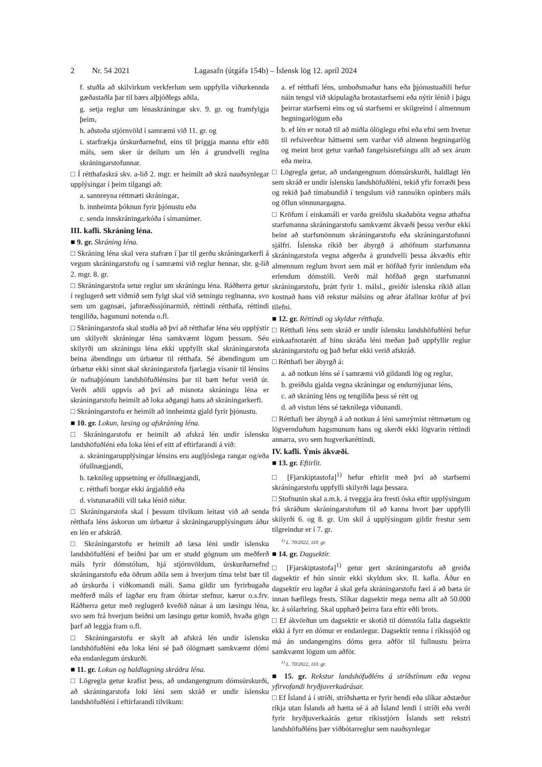2 Nr. 54 2021 Lagasafn (útgáfa 154b) – Íslensk lög 12. apríl 2024
f. stuðla að skilvirkum verkferlum sem uppfylla viðurkennda gæðastaðla þar til bærs alþjóðlegs aðila,
g. setja reglur um lénaskráningar skv. 9. gr. og framfylgja þeim,
h. aðstoða stjórnvöld í samræmi við 11. gr. og
i. starfrækja úrskurðarnefnd, eins til þriggja manna eftir eðli máls, sem sker úr deilum um lén á grundvelli reglna skráningarstofunnar.
□ Í rétthafaskrá skv. a-lið 2. mgr. er heimilt að skrá nauðsynlegar upplýsingar í þeim tilgangi að:
a. sannreyna réttmæti skráningar,
b. innheimta þóknun fyrir þjónustu eða
c. senda innskráningarkóða í símanúmer.
III. kafli. Skráning léna.
■ 9. gr. Skráning léna.
□ Skráning léna skal vera stafræn í þar til gerðu skráningarkerfi á vegum skráningarstofu og í samræmi við reglur hennar, sbr. g-lið 2. mgr. 8. gr.
□ Skráningarstofa setur reglur um skráningu léna. Ráðherra getur í reglugerð sett viðmið sem fylgt skal við setningu reglnanna, svo sem um gagnsæi, jafnræðissjónarmið, réttindi rétthafa, réttindi tengiliða, hagsmuni notenda o.fl.
□ Skráningarstofa skal stuðla að því að rétthafar léna séu upplýstir um skilyrði skráningar léna samkvæmt lögum þessum. Séu skilyrði um skráningu léna ekki uppfyllt skal skráningarstofa beina ábendingu um úrbætur til rétthafa. Sé ábendingum um úrbætur ekki sinnt skal skráningarstofa fjarlægja vísanir til lénsins úr nafnaþjónum landshöfuðlénsins þar til bætt hefur verið úr. Verði aðili uppvís að því að misnota skráningu léna er skráningarstofu heimilt að loka aðgangi hans að skráningarkerfi.
□ Skráningarstofu er heimilt að innheimta gjald fyrir þjónustu.
■ 10. gr. Lokun, læsing og afskráning léna.
□ Skráningarstofu er heimilt að afskrá lén undir íslensku landshöfuðléni eða loka léni ef eitt af eftirfarandi á við:
a. skráningarupplýsingar lénsins eru augljóslega rangar og/eða ófullnægjandi,
b. tæknileg uppsetning er ófullnægjandi,
c. rétthafi borgar ekki árgjaldið eða
d. vistunaraðili vill taka lénið niður.
□ Skráningarstofa skal í þessum tilvikum leitast við að senda rétthafa léns áskorun um úrbætur á skráningarupplýsingum áður en lén er afskráð.
□ Skráningarstofu er heimilt að læsa léni undir íslensku landshöfuðléni ef beiðni þar um er studd gögnum um meðferð máls fyrir dómstólum, hjá stjórnvöldum, úrskurðarnefnd skráningarstofu eða öðrum aðila sem á hverjum tíma telst bær til að úrskurða í viðkomandi máli. Sama gildir um fyrirhugaða meðferð máls ef lagðar eru fram óbirtar stefnur, kærur o.s.frv. Ráðherra getur með reglugerð kveðið nánar á um læsingu léna, svo sem frá hverjum beiðni um læsingu getur komið, hvaða gögn þarf að leggja fram o.fl.
□ Skráningarstofu er skylt að afskrá lén undir íslensku landshöfuðléni eða loka léni sé það ólögmætt samkvæmt dómi eða endanlegum úrskurði.
■ 11. gr. Lokun og haldlagning skráðra léna.
□ Lögregla getur krafist þess, að undangengnum dómsúrskurði, að skráningarstofa loki léni sem skráð er undir íslensku landshöfuðléni í eftirfarandi tilvikum:
a. ef rétthafi léns, umboðsmaður hans eða þjónustuaðili hefur náin tengsl við skipulagða brotastarfsemi eða nýtir lénið í þágu þeirrar starfsemi eins og sú starfsemi er skilgreind í almennum hegningarlögum eða
b. ef lén er notað til að miðla ólöglegu efni eða efni sem hvetur til refsiverðrar háttsemi sem varðar við almenn hegningarlög og meint brot getur varðað fangelsisrefsingu allt að sex árum eða meira.
□ Lögregla getur, að undangengnum dómsúrskurði, haldlagt lén sem skráð er undir íslensku landshöfuðléni, tekið yfir forræði þess og rekið það tímabundið í tengslum við rannsókn opinbers máls og öflun sönnunargagna.
□ Kröfum í einkamáli er varða greiðslu skaðabóta vegna athafna starfsmanna skráningarstofu samkvæmt ákvæði þessu verður ekki beint að starfsmönnum skráningarstofu eða skráningarstofunni sjálfri. Íslenska ríkið ber ábyrgð á athöfnum starfsmanna skráningarstofa vegna aðgerða á grundvelli þessa ákvæðis eftir almennum reglum hvort sem mál er höfðað fyrir innlendum eða erlendum dómstóli. Verði mál höfðað gegn starfsmanni skráningarstofu, þrátt fyrir 1. málsl., greiðir íslenska ríkið allan kostnað hans við rekstur málsins og aðrar áfallnar kröfur af því tilefni.
■ 12. gr. Réttindi og skyldur rétthafa.
□ Rétthafi léns sem skráð er undir íslensku landshöfuðléni hefur einkaafnotarétt af hinu skráða léni meðan það uppfyllir reglur skráningarstofu og það hefur ekki verið afskráð.
□ Rétthafi ber ábyrgð á:
a. að notkun léns sé í samræmi við gildandi lög og reglur,
b. greiðslu gjalda vegna skráningar og endurnýjunar léns,
c. að skráning léns og tengiliða þess sé rétt og
d. að vistun léns sé tæknilega viðunandi.
□ Rétthafi ber ábyrgð á að notkun á léni samrýmist réttmætum og lögvernduðum hagsmunum hans og skerði ekki lögvarin réttindi annarra, svo sem hugverkaréttindi.
IV. kafli. Ýmis ákvæði.
■ 13. gr. Eftirlit.
□ [Fjarskiptastofa]<sup>1)</sup> hefur eftirlit með því að starfsemi skráningarstofu uppfylli skilyrði laga þessara.
□ Stofnunin skal a.m.k. á tveggja ára fresti óska eftir upplýsingum frá skráðum skráningarstofum til að kanna hvort þær uppfylli skilyrði 6. og 8. gr. Um skil á upplýsingum gildir frestur sem tilgreindur er í 7. gr.
<sup>1)</sup> L. 70/2022, 110. gr.
■ 14. gr. Dagsektir.
□ [Fjarskiptastofa]<sup>1)</sup> getur gert skráningarstofu að greiða dagsektir ef hún sinnir ekki skyldum skv. II. kafla. Áður en dagsektir eru lagðar á skal gefa skráningarstofu færi á að bæta úr innan hæfilegs frests. Slíkar dagsektir mega nema allt að 50.000 kr. á sólarhring. Skal upphæð þeirra fara eftir eðli brots.
□ Ef ákvörðun um dagsektir er skotið til dómstóla falla dagsektir ekki á fyrr en dómur er endanlegur. Dagsektir renna í ríkissjóð og má án undangengins dóms gera aðför til fullnustu þeirra samkvæmt lögum um aðför.
<sup>1)</sup> L. 70/2022, 110. gr.
■ 15. gr. Rekstur landshöfuðléns á stríðstímum eða vegna yfirvofandi hryðjuverkaárásar.
□ Ef Ísland á í stríði, stríðshætta er fyrir hendi eða slíkar aðstæður ríkja utan Íslands að hætta sé á að Ísland lendi í stríði eða verði fyrir hryðjuverkaárás getur ríkisstjórn Íslands sett rekstri landshöfuðléns þær viðbótarreglur sem nauðsynlegar